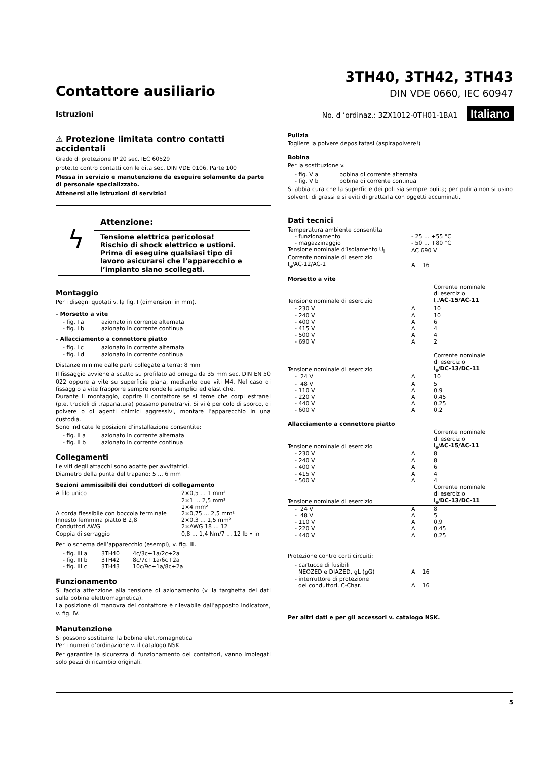Contattore ausiliario
3TH40, 3TH42, 3TH43
DIN VDE 0660, IEC 60947
Istruzioni No. d ’ordinaz.: 3ZX1012-0TH01-1BA1 Italiano
⚠ Protezione limitata contro contatti accidentali
Grado di protezione IP 20 sec. IEC 60529
protetto contro contatti con le dita sec. DIN VDE 0106, Parte 100
Messa in servizio e manutenzione da eseguire solamente da parte di personale specializzato.
Attenersi alle istruzioni di servizio!
ϟ
Attenzione:
Tensione elettrica pericolosa!
Rischio di shock elettrico e ustioni.
Prima di eseguire qualsiasi tipo di lavoro asicurarsi che l’apparecchio e l’impianto siano scollegati.
Montaggio
Per i disegni quotati v. la fig. I (dimensioni in mm).
- Morsetto a vite
| - fig. I a | azionato in corrente alternata |
| - fig. I b | azionato in corrente continua |
- Allacciamento a connettore piatto
| - fig. I c | azionato in corrente alternata |
| - fig. I d | azionato in corrente continua |
Distanze minime dalle parti collegate a terra: 8 mm
Il fissaggio avviene a scatto su profilato ad omega da 35 mm sec. DIN EN 50 022 oppure a vite su superficie piana, mediante due viti M4. Nel caso di fissaggio a vite frapporre sempre rondelle semplici ed elastiche.
Durante il montaggio, coprire il contattore se si teme che corpi estranei (p.e. trucioli di trapanatura) possano penetrarvi. Si vi è pericolo di sporco, di polvere o di agenti chimici aggressivi, montare l’apparecchio in una custodia.
Sono indicate le posizioni d’installazione consentite:
| - fig. II a | azionato in corrente alternata |
| - fig. II b | azionato in corrente continua |
Collegamenti
Le viti degli attacchi sono adatte per avvitatrici.
Diametro della punta del trapano: 5 ... 6 mm
Sezioni ammissibili dei conduttori di collegamento
| A filo unico | 2×0,5 ... 1 mm² |
| | 2×1 ... 2,5 mm² |
| | 1×4 mm² |
| A corda flessibile con boccola terminale | 2×0,75 ... 2,5 mm² |
| Innesto femmina piatto B 2,8 | 2×0,3 ... 1,5 mm² |
| Conduttori AWG | 2×AWG 18 ... 12 |
| Coppia di serraggio | 0,8 ... 1,4 Nm/7 ... 12 lb • in |
Per lo schema dell’apparecchio (esempi), v. fig. III.
| - fig. III a | 3TH40 | 4c/3c+1a/2c+2a |
| - fig. III b | 3TH42 | 8c/7c+1a/6c+2a |
| - fig. III c | 3TH43 | 10c/9c+1a/8c+2a |
Funzionamento
Si faccia attenzione alla tensione di azionamento (v. la targhetta dei dati sulla bobina elettromagnetica).
La posizione di manovra del contattore è rilevabile dall’apposito indicatore, v. fig. IV.
Manutenzione
Si possono sostituire: la bobina elettromagnetica
Per i numeri d’ordinazione v. il catalogo NSK.
Per garantire la sicurezza di funzionamento dei contattori, vanno impiegati solo pezzi di ricambio originali.
Pulizia
Togliere la polvere depositatasi (aspirapolvere!)
Bobina
Per la sostituzione v.
| - fig. V a | bobina di corrente alternata |
| - fig. V b | bobina di corrente continua |
Si abbia cura che la superficie dei poli sia sempre pulita; per pulirla non si usino solventi di grassi e si eviti di grattarla con oggetti accuminati.
Dati tecnici
| Temperatura ambiente consentita | |
| - funzionamento | - 25 ... +55 °C |
| - magazzinaggio | - 50 ... +80 °C |
| Tensione nominale d’isolamento U<sub>i</sub> | AC 690 V |
| Corrente nominale di esercizio | |
| I<sub>e</sub>/AC-12/AC-1 | A 16 |
Morsetto a vite
| Tensione nominale di esercizio | | Corrente nominale di esercizio I<sub>e</sub>/ AC-15 / AC-11 |
| --- | --- | --- |
| - 230 V | A | 10 |
| - 240 V | A | 10 |
| - 400 V | A | 6 |
| - 415 V | A | 4 |
| - 500 V | A | 4 |
| - 690 V | A | 2 |
| Tensione nominale di esercizio | | Corrente nominale di esercizio I<sub>e</sub>/ DC-13 / DC-11 |
| - 24 V | A | 10 |
| - 48 V | A | 5 |
| - 110 V | A | 0,9 |
| - 220 V | A | 0,45 |
| - 440 V | A | 0,25 |
| - 600 V | A | 0,2 |
Allacciamento a connettore piatto
| Tensione nominale di esercizio | | Corrente nominale di esercizio I<sub>e</sub>/ AC-15 / AC-11 |
| --- | --- | --- |
| - 230 V | A | 8 |
| - 240 V | A | 8 |
| - 400 V | A | 6 |
| - 415 V | A | 4 |
| - 500 V | A | 4 |
| Tensione nominale di esercizio | | Corrente nominale di esercizio I<sub>e</sub>/ DC-13 / DC-11 |
| - 24 V | A | 8 |
| - 48 V | A | 5 |
| - 110 V | A | 0,9 |
| - 220 V | A | 0,45 |
| - 440 V | A | 0,25 |
Protezione contro corti circuiti:
| - cartucce di fusibili NEOZED e DIAZED, gL (gG) | A 16 |
| - interruttore di protezione dei conduttori, C-Char. | A 16 |
Per altri dati e per gli accessori v. catalogo NSK.
5